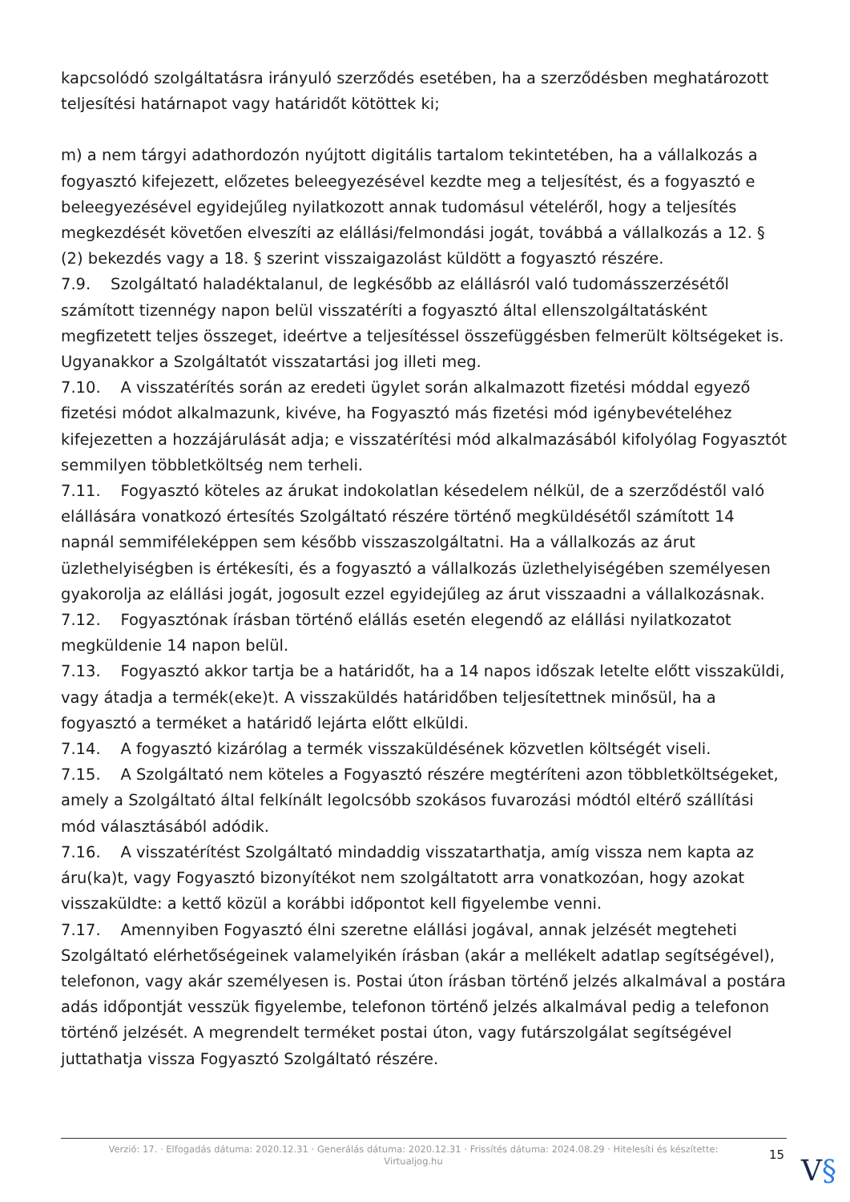kapcsolódó szolgáltatásra irányuló szerződés esetében, ha a szerződésben meghatározott teljesítési határnapot vagy határidőt kötöttek ki;
m) a nem tárgyi adathordozón nyújtott digitális tartalom tekintetében, ha a vállalkozás a fogyasztó kifejezett, előzetes beleegyezésével kezdte meg a teljesítést, és a fogyasztó e beleegyezésével egyidejűleg nyilatkozott annak tudomásul vételéről, hogy a teljesítés megkezdését követően elveszíti az elállási/felmondási jogát, továbbá a vállalkozás a 12. § (2) bekezdés vagy a 18. § szerint visszaigazolást küldött a fogyasztó részére.
7.9. Szolgáltató haladéktalanul, de legkésőbb az elállásról való tudomásszerzésétől számított tizennégy napon belül visszatéríti a fogyasztó által ellenszolgáltatásként megfizetett teljes összeget, ideértve a teljesítéssel összefüggésben felmerült költségeket is. Ugyanakkor a Szolgáltatót visszatartási jog illeti meg.
7.10. A visszatérítés során az eredeti ügylet során alkalmazott fizetési móddal egyező fizetési módot alkalmazunk, kivéve, ha Fogyasztó más fizetési mód igénybevételéhez kifejezetten a hozzájárulását adja; e visszatérítési mód alkalmazásából kifolyólag Fogyasztót semmilyen többletköltség nem terheli.
7.11. Fogyasztó köteles az árukat indokolatlan késedelem nélkül, de a szerződéstől való elállására vonatkozó értesítés Szolgáltató részére történő megküldésétől számított 14 napnál semmiféleképpen sem később visszaszolgáltatni. Ha a vállalkozás az árut üzlethelyiségben is értékesíti, és a fogyasztó a vállalkozás üzlethelyiségében személyesen gyakorolja az elállási jogát, jogosult ezzel egyidejűleg az árut visszaadni a vállalkozásnak.
7.12. Fogyasztónak írásban történő elállás esetén elegendő az elállási nyilatkozatot megküldenie 14 napon belül.
7.13. Fogyasztó akkor tartja be a határidőt, ha a 14 napos időszak letelte előtt visszaküldi, vagy átadja a termék(eke)t. A visszaküldés határidőben teljesítettnek minősül, ha a fogyasztó a terméket a határidő lejárta előtt elküldi.
7.14. A fogyasztó kizárólag a termék visszaküldésének közvetlen költségét viseli.
7.15. A Szolgáltató nem köteles a Fogyasztó részére megtéríteni azon többletköltségeket, amely a Szolgáltató által felkínált legolcsóbb szokásos fuvarozási módtól eltérő szállítási mód választásából adódik.
7.16. A visszatérítést Szolgáltató mindaddig visszatarthatja, amíg vissza nem kapta az áru(ka)t, vagy Fogyasztó bizonyítékot nem szolgáltatott arra vonatkozóan, hogy azokat visszaküldte: a kettő közül a korábbi időpontot kell figyelembe venni.
7.17. Amennyiben Fogyasztó élni szeretne elállási jogával, annak jelzését megteheti Szolgáltató elérhetőségeinek valamelyikén írásban (akár a mellékelt adatlap segítségével), telefonon, vagy akár személyesen is. Postai úton írásban történő jelzés alkalmával a postára adás időpontját vesszük figyelembe, telefonon történő jelzés alkalmával pedig a telefonon történő jelzését. A megrendelt terméket postai úton, vagy futárszolgálat segítségével juttathatja vissza Fogyasztó Szolgáltató részére.
Verzió: 17. · Elfogadás dátuma: 2020.12.31 · Generálás dátuma: 2020.12.31 · Frissítés dátuma: 2024.08.29 · Hitelesíti és készítette: Virtualjog.hu
15 V§